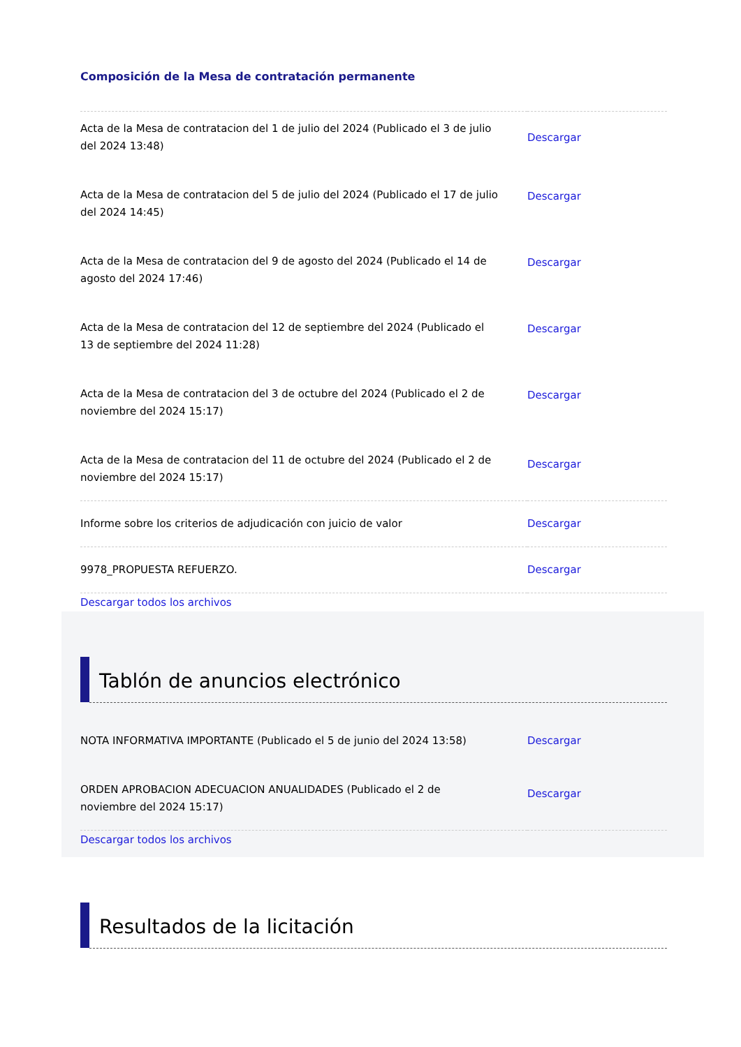Composición de la Mesa de contratación permanente
| Acta de la Mesa de contratacion del 1 de julio del 2024 (Publicado el 3 de julio del 2024 13:48) | Descargar |
| Acta de la Mesa de contratacion del 5 de julio del 2024 (Publicado el 17 de julio del 2024 14:45) | Descargar |
| Acta de la Mesa de contratacion del 9 de agosto del 2024 (Publicado el 14 de agosto del 2024 17:46) | Descargar |
| Acta de la Mesa de contratacion del 12 de septiembre del 2024 (Publicado el 13 de septiembre del 2024 11:28) | Descargar |
| Acta de la Mesa de contratacion del 3 de octubre del 2024 (Publicado el 2 de noviembre del 2024 15:17) | Descargar |
| Acta de la Mesa de contratacion del 11 de octubre del 2024 (Publicado el 2 de noviembre del 2024 15:17) | Descargar |
| Informe sobre los criterios de adjudicación con juicio de valor | Descargar |
| 9978_PROPUESTA REFUERZO. | Descargar |
Descargar todos los archivos
Tablón de anuncios electrónico
| NOTA INFORMATIVA IMPORTANTE (Publicado el 5 de junio del 2024 13:58) | Descargar |
| ORDEN APROBACION ADECUACION ANUALIDADES (Publicado el 2 de noviembre del 2024 15:17) | Descargar |
Descargar todos los archivos
Resultados de la licitación